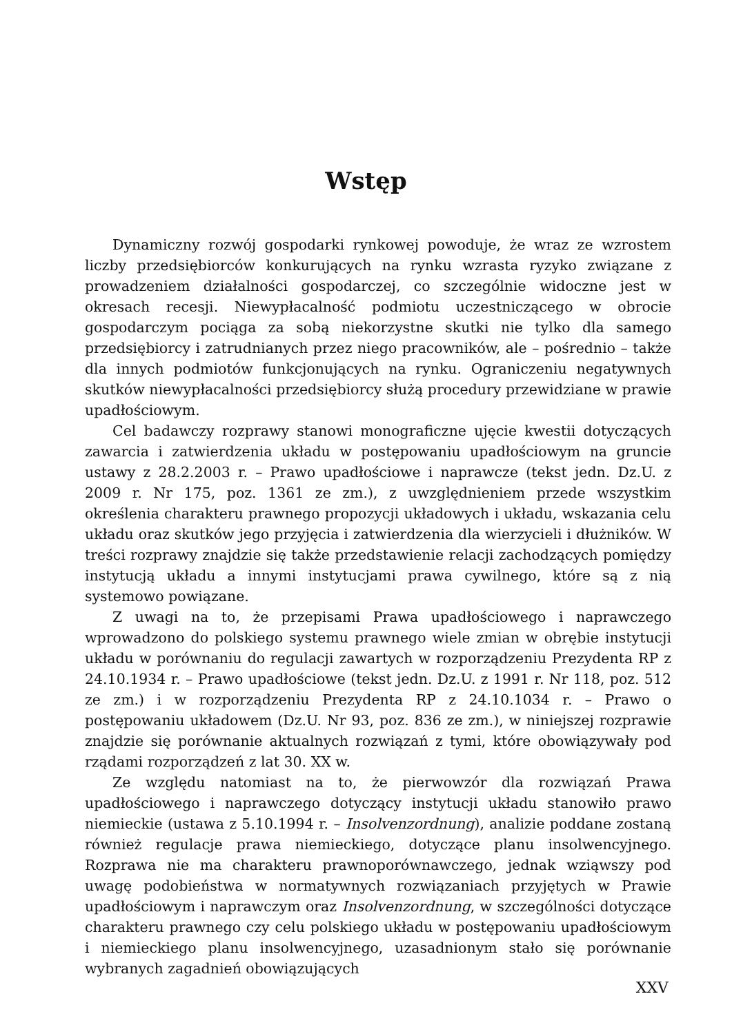Wstęp
Dynamiczny rozwój gospodarki rynkowej powoduje, że wraz ze wzrostem liczby przedsiębiorców konkurujących na rynku wzrasta ryzyko związane z prowadzeniem działalności gospodarczej, co szczególnie widoczne jest w okresach recesji. Niewypłacalność podmiotu uczestniczącego w obrocie gospodarczym pociąga za sobą niekorzystne skutki nie tylko dla samego przedsiębiorcy i zatrudnianych przez niego pracowników, ale – pośrednio – także dla innych podmiotów funkcjonujących na rynku. Ograniczeniu negatywnych skutków niewypłacalności przedsiębiorcy służą procedury przewidziane w prawie upadłościowym.
Cel badawczy rozprawy stanowi monograficzne ujęcie kwestii dotyczących zawarcia i zatwierdzenia układu w postępowaniu upadłościowym na gruncie ustawy z 28.2.2003 r. – Prawo upadłościowe i naprawcze (tekst jedn. Dz.U. z 2009 r. Nr 175, poz. 1361 ze zm.), z uwzględnieniem przede wszystkim określenia charakteru prawnego propozycji układowych i układu, wskazania celu układu oraz skutków jego przyjęcia i zatwierdzenia dla wierzycieli i dłużników. W treści rozprawy znajdzie się także przedstawienie relacji zachodzących pomiędzy instytucją układu a innymi instytucjami prawa cywilnego, które są z nią systemowo powiązane.
Z uwagi na to, że przepisami Prawa upadłościowego i naprawczego wprowadzono do polskiego systemu prawnego wiele zmian w obrębie instytucji układu w porównaniu do regulacji zawartych w rozporządzeniu Prezydenta RP z 24.10.1934 r. – Prawo upadłościowe (tekst jedn. Dz.U. z 1991 r. Nr 118, poz. 512 ze zm.) i w rozporządzeniu Prezydenta RP z 24.10.1034 r. – Prawo o postępowaniu układowem (Dz.U. Nr 93, poz. 836 ze zm.), w niniejszej rozprawie znajdzie się porównanie aktualnych rozwiązań z tymi, które obowiązywały pod rządami rozporządzeń z lat 30. XX w.
Ze względu natomiast na to, że pierwowzór dla rozwiązań Prawa upadłościowego i naprawczego dotyczący instytucji układu stanowiło prawo niemieckie (ustawa z 5.10.1994 r. – Insolvenzordnung), analizie poddane zostaną również regulacje prawa niemieckiego, dotyczące planu insolwencyjnego. Rozprawa nie ma charakteru prawnoporównawczego, jednak wziąwszy pod uwagę podobieństwa w normatywnych rozwiązaniach przyjętych w Prawie upadłościowym i naprawczym oraz Insolvenzordnung, w szczególności dotyczące charakteru prawnego czy celu polskiego układu w postępowaniu upadłościowym i niemieckiego planu insolwencyjnego, uzasadnionym stało się porównanie wybranych zagadnień obowiązujących
XXV